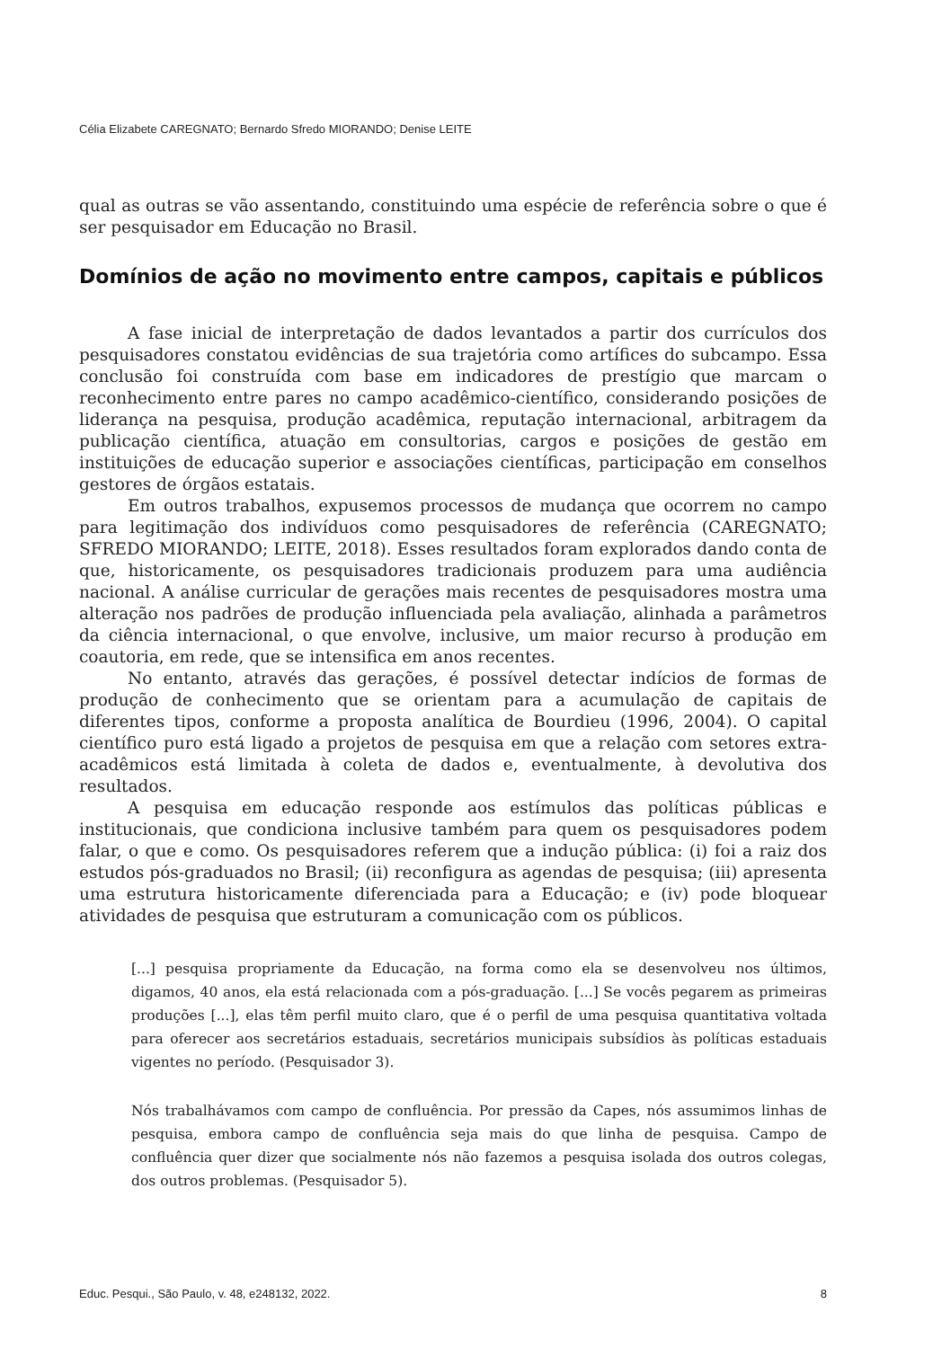Célia Elizabete CAREGNATO; Bernardo Sfredo MIORANDO; Denise LEITE
qual as outras se vão assentando, constituindo uma espécie de referência sobre o que é ser pesquisador em Educação no Brasil.
Domínios de ação no movimento entre campos, capitais e públicos
A fase inicial de interpretação de dados levantados a partir dos currículos dos pesquisadores constatou evidências de sua trajetória como artífices do subcampo. Essa conclusão foi construída com base em indicadores de prestígio que marcam o reconhecimento entre pares no campo acadêmico-científico, considerando posições de liderança na pesquisa, produção acadêmica, reputação internacional, arbitragem da publicação científica, atuação em consultorias, cargos e posições de gestão em instituições de educação superior e associações científicas, participação em conselhos gestores de órgãos estatais.
Em outros trabalhos, expusemos processos de mudança que ocorrem no campo para legitimação dos indivíduos como pesquisadores de referência (CAREGNATO; SFREDO MIORANDO; LEITE, 2018). Esses resultados foram explorados dando conta de que, historicamente, os pesquisadores tradicionais produzem para uma audiência nacional. A análise curricular de gerações mais recentes de pesquisadores mostra uma alteração nos padrões de produção influenciada pela avaliação, alinhada a parâmetros da ciência internacional, o que envolve, inclusive, um maior recurso à produção em coautoria, em rede, que se intensifica em anos recentes.
No entanto, através das gerações, é possível detectar indícios de formas de produção de conhecimento que se orientam para a acumulação de capitais de diferentes tipos, conforme a proposta analítica de Bourdieu (1996, 2004). O capital científico puro está ligado a projetos de pesquisa em que a relação com setores extra-acadêmicos está limitada à coleta de dados e, eventualmente, à devolutiva dos resultados.
A pesquisa em educação responde aos estímulos das políticas públicas e institucionais, que condiciona inclusive também para quem os pesquisadores podem falar, o que e como. Os pesquisadores referem que a indução pública: (i) foi a raiz dos estudos pós-graduados no Brasil; (ii) reconfigura as agendas de pesquisa; (iii) apresenta uma estrutura historicamente diferenciada para a Educação; e (iv) pode bloquear atividades de pesquisa que estruturam a comunicação com os públicos.
[...] pesquisa propriamente da Educação, na forma como ela se desenvolveu nos últimos, digamos, 40 anos, ela está relacionada com a pós-graduação. [...] Se vocês pegarem as primeiras produções [...], elas têm perfil muito claro, que é o perfil de uma pesquisa quantitativa voltada para oferecer aos secretários estaduais, secretários municipais subsídios às políticas estaduais vigentes no período. (Pesquisador 3).
Nós trabalhávamos com campo de confluência. Por pressão da Capes, nós assumimos linhas de pesquisa, embora campo de confluência seja mais do que linha de pesquisa. Campo de confluência quer dizer que socialmente nós não fazemos a pesquisa isolada dos outros colegas, dos outros problemas. (Pesquisador 5).
Educ. Pesqui., São Paulo, v. 48, e248132, 2022. 8